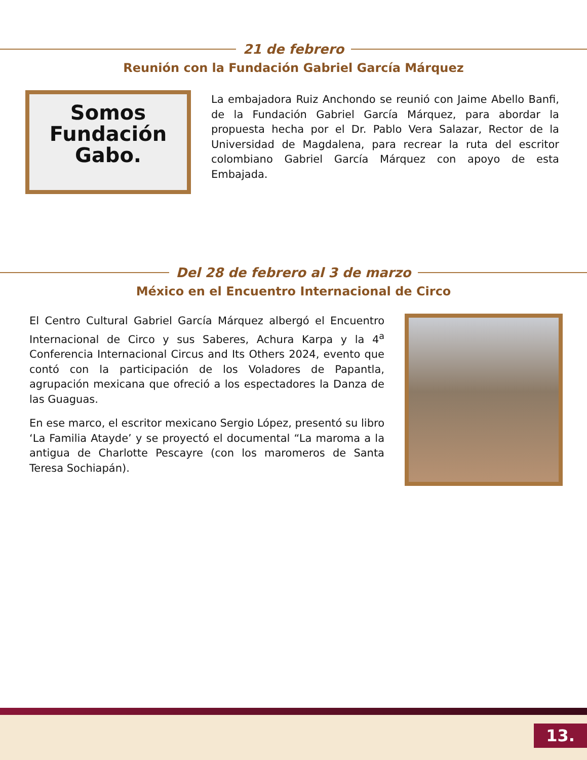21 de febrero
Reunión con la Fundación Gabriel García Márquez
Somos
Fundación
Gabo.
La embajadora Ruiz Anchondo se reunió con Jaime Abello Banfi, de la Fundación Gabriel García Márquez, para abordar la propuesta hecha por el Dr. Pablo Vera Salazar, Rector de la Universidad de Magdalena, para recrear la ruta del escritor colombiano Gabriel García Márquez con apoyo de esta Embajada.
Del 28 de febrero al 3 de marzo
México en el Encuentro Internacional de Circo
El Centro Cultural Gabriel García Márquez albergó el Encuentro Internacional de Circo y sus Saberes, Achura Karpa y la 4<sup>a</sup> Conferencia Internacional Circus and Its Others 2024, evento que contó con la participación de los Voladores de Papantla, agrupación mexicana que ofreció a los espectadores la Danza de las Guaguas.
En ese marco, el escritor mexicano Sergio López, presentó su libro ‘La Familia Atayde’ y se proyectó el documental “La maroma a la antigua de Charlotte Pescayre (con los maromeros de Santa Teresa Sochiapán).
13.